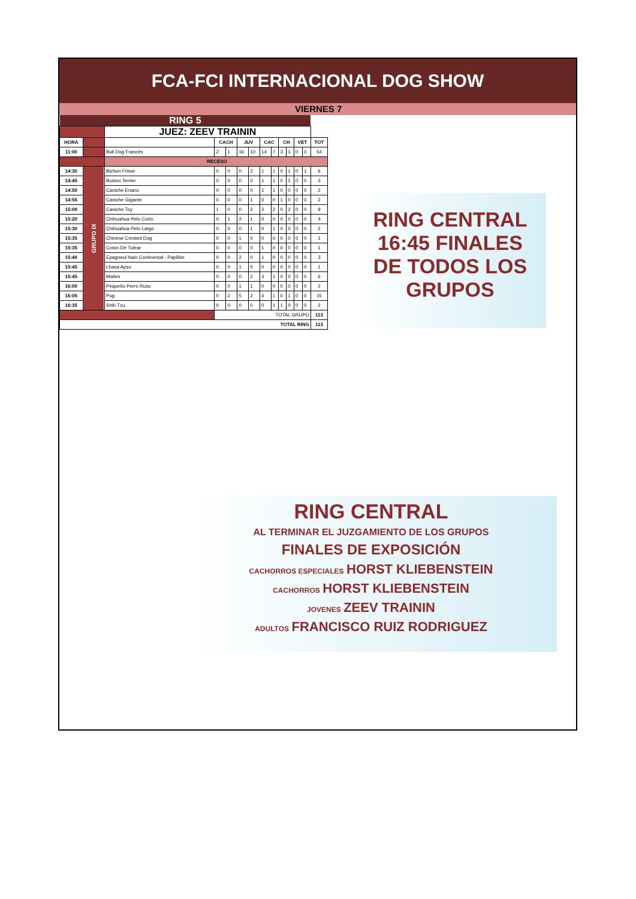FCA-FCI INTERNACIONAL DOG SHOW
VIERNES 7
| RING 5 | | | | | | | | | | | | | |
| | | JUEZ: ZEEV TRAININ | | | | | | | | | | | |
| HORA | | | CACH | | JUV | | CAC | | CH | | VET | | TOT |
| 11:00 | | Bull Dog Francés | 2 | 1 | 16 | 10 | 14 | 7 | 3 | 1 | 0 | 0 | 54 |
| | | RECESO | | | | | | | | | | | |
| 14:30 | GRUPO IX | Bichon Frisse | 0 | 0 | 0 | 2 | 1 | 1 | 0 | 1 | 0 | 1 | 6 |
| 14:45 | | Boston Terrier | 0 | 0 | 0 | 0 | 1 | 1 | 0 | 1 | 0 | 0 | 3 |
| 14:50 | | Caniche Enano | 0 | 0 | 0 | 0 | 1 | 1 | 0 | 0 | 0 | 0 | 2 |
| 14:55 | | Caniche Gigante | 0 | 0 | 0 | 1 | 0 | 0 | 1 | 0 | 0 | 0 | 2 |
| 15:00 | | Caniche Toy | 1 | 0 | 0 | 2 | 2 | 2 | 0 | 2 | 0 | 0 | 9 |
| 15:20 | | Chihuahua Pelo Corto | 0 | 1 | 2 | 1 | 0 | 0 | 0 | 0 | 0 | 0 | 4 |
| 15:30 | | Chihuahua Pelo Largo | 0 | 0 | 0 | 1 | 0 | 1 | 0 | 0 | 0 | 0 | 2 |
| 15:35 | | Chinese Crested Dog | 0 | 0 | 1 | 0 | 0 | 0 | 0 | 0 | 0 | 0 | 1 |
| 15:35 | | Coton De Tulear | 0 | 0 | 0 | 0 | 1 | 0 | 0 | 0 | 0 | 0 | 1 |
| 15:40 | | Epagneul Nain Continental - Papillon | 0 | 0 | 2 | 0 | 1 | 0 | 0 | 0 | 0 | 0 | 3 |
| 15:45 | | Lhasa Apso | 0 | 0 | 1 | 0 | 0 | 0 | 0 | 0 | 0 | 0 | 1 |
| 15:45 | | Maltes | 0 | 0 | 0 | 2 | 3 | 1 | 0 | 0 | 0 | 0 | 6 |
| 16:00 | | Pequeño Perro Ruso | 0 | 0 | 1 | 1 | 0 | 0 | 0 | 0 | 0 | 0 | 2 |
| 16:05 | | Pug | 0 | 2 | 5 | 2 | 4 | 1 | 0 | 1 | 0 | 0 | 15 |
| 16:35 | | Shih Tzu | 0 | 0 | 0 | 0 | 0 | 1 | 1 | 0 | 0 | 0 | 2 |
| | | | TOTAL GRUPO | | | | | | | | | | 113 |
| TOTAL RING | | | | | | | | | | | | | 113 |
RING CENTRAL
16:45 FINALES
DE TODOS LOS
GRUPOS
RING CENTRAL
AL TERMINAR EL JUZGAMIENTO DE LOS GRUPOS
FINALES DE EXPOSICIÓN
CACHORROS ESPECIALES HORST KLIEBENSTEIN
CACHORROS HORST KLIEBENSTEIN
JOVENES ZEEV TRAININ
ADULTOS FRANCISCO RUIZ RODRIGUEZ